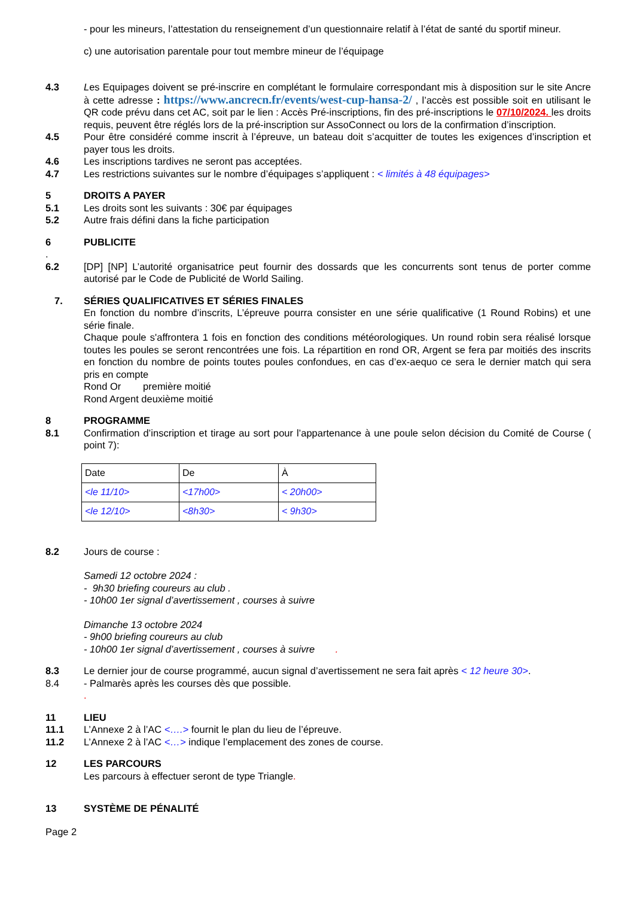- pour les mineurs, l’attestation du renseignement d’un questionnaire relatif à l’état de santé du sportif mineur.
c) une autorisation parentale pour tout membre mineur de l’équipage
4.3 Les Equipages doivent se pré-inscrire en complétant le formulaire correspondant mis à disposition sur le site Ancre à cette adresse : https://www.ancrecn.fr/events/west-cup-hansa-2/ , l’accès est possible soit en utilisant le QR code prévu dans cet AC, soit par le lien : Accès Pré-inscriptions, fin des pré-inscriptions le 07/10/2024. les droits requis, peuvent être réglés lors de la pré-inscription sur AssoConnect ou lors de la confirmation d’inscription.
4.5 Pour être considéré comme inscrit à l’épreuve, un bateau doit s’acquitter de toutes les exigences d’inscription et payer tous les droits.
4.6 Les inscriptions tardives ne seront pas acceptées.
4.7 Les restrictions suivantes sur le nombre d’équipages s’appliquent : < limités à 48 équipages>
5 DROITS A PAYER
5.1 Les droits sont les suivants : 30€ par équipages
5.2 Autre frais défini dans la fiche participation
6 PUBLICITE
.
6.2 [DP] [NP] L’autorité organisatrice peut fournir des dossards que les concurrents sont tenus de porter comme autorisé par le Code de Publicité de World Sailing.
7. SÉRIES QUALIFICATIVES ET SÉRIES FINALES
En fonction du nombre d’inscrits, L’épreuve pourra consister en une série qualificative (1 Round Robins) et une série finale.
Chaque poule s'affrontera 1 fois en fonction des conditions météorologiques. Un round robin sera réalisé lorsque toutes les poules se seront rencontrées une fois. La répartition en rond OR, Argent se fera par moitiés des inscrits en fonction du nombre de points toutes poules confondues, en cas d’ex-aequo ce sera le dernier match qui sera pris en compte
Rond Or première moitié
Rond Argent deuxième moitié
8 PROGRAMME
8.1 Confirmation d’inscription et tirage au sort pour l’appartenance à une poule selon décision du Comité de Course ( point 7):
| Date | De | À |
| <le 11/10> | <17h00> | < 20h00> |
| <le 12/10> | <8h30> | < 9h30> |
8.2 Jours de course :
Samedi 12 octobre 2024 :
- 9h30 briefing coureurs au club .
- 10h00 1er signal d’avertissement , courses à suivre
Dimanche 13 octobre 2024
- 9h00 briefing coureurs au club
- 10h00 1er signal d’avertissement , courses à suivre .
8.3 Le dernier jour de course programmé, aucun signal d’avertissement ne sera fait après < 12 heure 30>.
8.4 - Palmarès après les courses dès que possible.
.
11 LIEU
11.1 L’Annexe 2 à l’AC <….> fournit le plan du lieu de l’épreuve.
11.2 L’Annexe 2 à l’AC <…> indique l’emplacement des zones de course.
12 LES PARCOURS
Les parcours à effectuer seront de type Triangle.
13 SYSTÈME DE PÉNALITÉ
Page 2